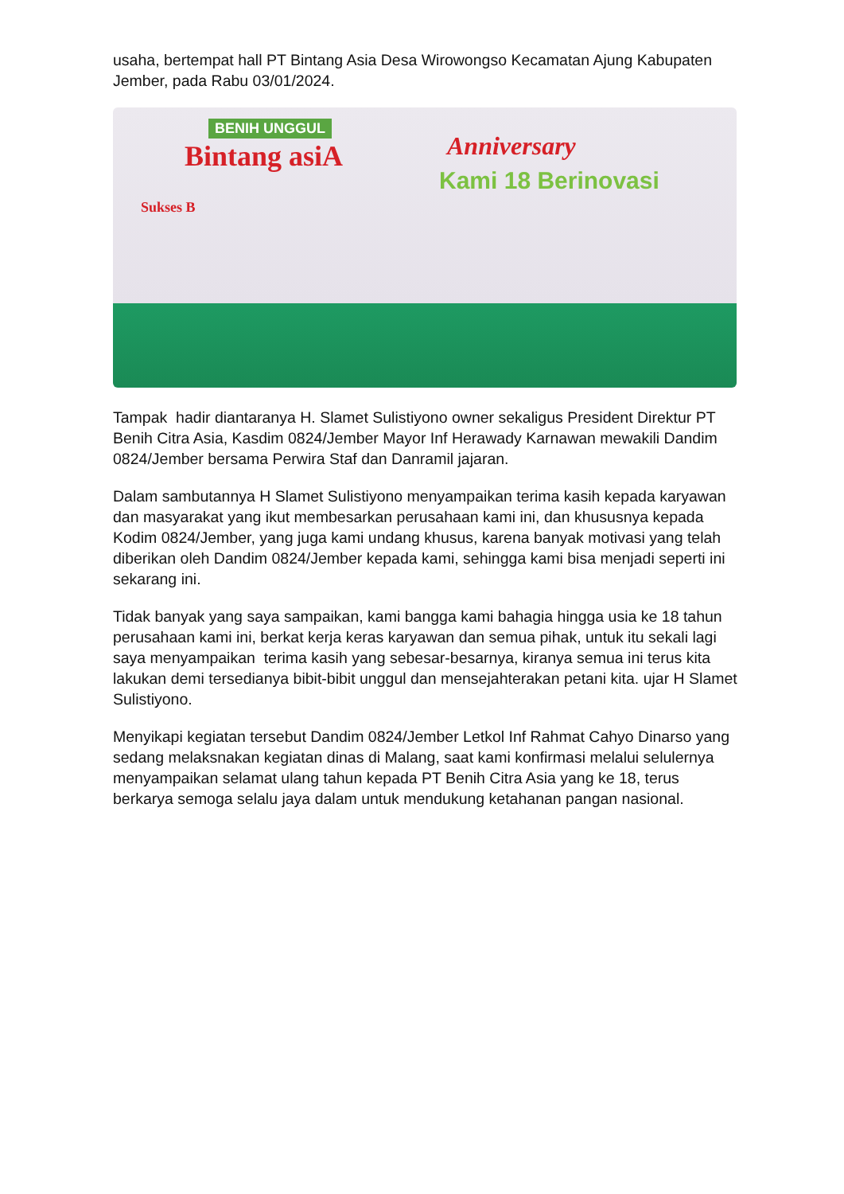usaha, bertempat hall PT Bintang Asia Desa Wirowongso Kecamatan Ajung Kabupaten Jember, pada Rabu 03/01/2024.
Bintang asiA
BENIH UNGGUL
Anniversary
Kami 18 Berinovasi
Sukses B
Tampak hadir diantaranya H. Slamet Sulistiyono owner sekaligus President Direktur PT Benih Citra Asia, Kasdim 0824/Jember Mayor Inf Herawady Karnawan mewakili Dandim 0824/Jember bersama Perwira Staf dan Danramil jajaran.
Dalam sambutannya H Slamet Sulistiyono menyampaikan terima kasih kepada karyawan dan masyarakat yang ikut membesarkan perusahaan kami ini, dan khususnya kepada Kodim 0824/Jember, yang juga kami undang khusus, karena banyak motivasi yang telah diberikan oleh Dandim 0824/Jember kepada kami, sehingga kami bisa menjadi seperti ini sekarang ini.
Tidak banyak yang saya sampaikan, kami bangga kami bahagia hingga usia ke 18 tahun perusahaan kami ini, berkat kerja keras karyawan dan semua pihak, untuk itu sekali lagi saya menyampaikan terima kasih yang sebesar-besarnya, kiranya semua ini terus kita lakukan demi tersedianya bibit-bibit unggul dan mensejahterakan petani kita. ujar H Slamet Sulistiyono.
Menyikapi kegiatan tersebut Dandim 0824/Jember Letkol Inf Rahmat Cahyo Dinarso yang sedang melaksnakan kegiatan dinas di Malang, saat kami konfirmasi melalui selulernya menyampaikan selamat ulang tahun kepada PT Benih Citra Asia yang ke 18, terus berkarya semoga selalu jaya dalam untuk mendukung ketahanan pangan nasional.